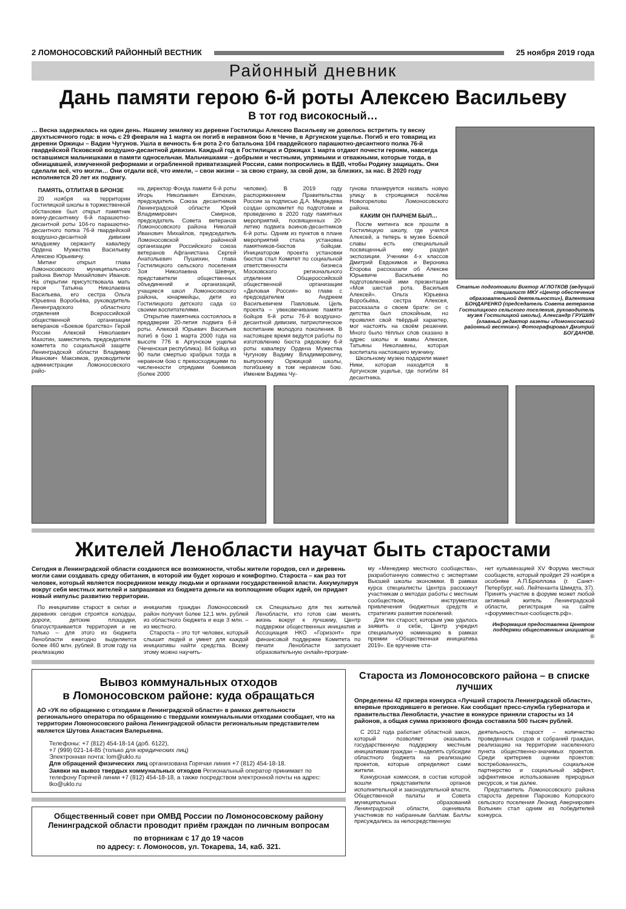2 ЛОМОНОСОВСКИЙ РАЙОННЫЙ ВЕСТНИК 25 ноября 2019 года
Районный дневник
Дань памяти герою 6-й роты Алексею Васильеву
В тот год високосный…
… Весна задержалась на один день. Нашему земляку из деревни Гостилицы Алексею Васильеву не довелось встретить ту весну двухтысячного года: в ночь с 29 февраля на 1 марта он погиб в неравном бою в Чечне, в Аргунском ущелье. Погиб и его товарищ из деревни Оржицы – Вадим Чугунов. Ушла в вечность 6-я рота 2-го батальона 104 гвардейского парашютно-десантного полка 76-й гвардейской Псковской воздушно-десантной дивизии. Каждый год в Гостилицах и Оржицах 1 марта отдают почести героям, навсегда оставшимся мальчишками в памяти односельчан. Мальчишками – добрыми и честными, упрямыми и отважными, которые тогда, в обнищавшей, измученной реформами и ограбленной приватизацией России, сами попросились в ВДВ, чтобы Родину защищать. Они сделали всё, что могли… Они отдали всё, что имели, – свои жизни – за свою страну, за свой дом, за близких, за нас. В 2020 году исполняется 20 лет их подвигу.
ПАМЯТЬ, ОТЛИТАЯ В БРОНЗЕ
20 ноября на территории Гостилицкой школы в торжественной обстановке был открыт памятник воину-десантнику 6-й парашютно-десантной роты 104-го парашютно-десантного полка 76-й гвардейской воздушно-десантной дивизии младшему сержанту кавалеру Ордена Мужества Васильеву Алексею Юрьевичу.
Митинг открыл глава Ломоносовского муниципального района Виктор Михайлович Иванов. На открытии присутствовала мать героя Татьяна Николаевна Васильева, его сестра Ольга Юрьевна Воробьёва, руководитель Ленинградского областного отделения Всероссийской общественной организации ветеранов «Боевое братство» Герой России Алексей Николаевич Махотин, заместитель председателя комитета по социальной защите Ленинградской области Владимир Иванович Максимов, руководители администрации Ломоносовского райо-
на, директор Фонда памяти 6-й роты Игорь Николаевич Евтюхин, председатель Союза десантников Ленинградской области Юрий Владимирович Смирнов, председатель Совета ветеранов Ломоносовского района Николай Иванович Михайлов, председатель Ломоносовской районной организации Российского союза ветеранов Афганистана Сергей Анатольевич Пушихин, глава Гостилицкого сельского поселения Зоя Николаевна Шевчук, представители общественных объединений и организаций, учащиеся школ Ломоносовского района, юнармейцы, дети из Гостилицкого детского сада со своими воспитателями.
Открытие памятника состоялось в преддверии 20-летия подвига 6-й роты. Алексей Юрьевич Васильев погиб в бою 1 марта 2000 года на высоте 776 в Аргунском ущелье (Чеченская республика). 84 бойца из 90 пали смертью храбрых тогда в неравном бою с превосходящими по численности отрядами боевиков (более 2000
человек). В 2019 году распоряжением Правительства России за подписью Д.А. Медведева создан оргкомитет по подготовке и проведению в 2020 году памятных мероприятий, посвященных 20-летию подвига воинов-десантников 6-й роты. Одним из пунктов в плане мероприятий стала установка памятников-бюстов бойцам. Инициатором проекта установки бюстов стал Комитет по социальной ответственности бизнеса Московского регионального отделения Общероссийской общественной организации «Деловая Россия» во главе с председателем Андреем Васильевичем Павловым. Цель проекта – увековечивание памяти бойцов 6-й роты 76-й воздушно-десантной дивизии, патриотическое воспитание молодого поколения. В настоящее время ведутся работы по изготовлению бюста рядовому 6-й роты кавалеру Ордена Мужества Чугунову Вадиму Владимировичу, выпускнику Оржицкой школы, погибшему в том неравном бою. Именем Вадима Чу-
гунова планируется назвать новую улицу в строящемся посёлке Новогорелово Ломоносовского района.
КАКИМ ОН ПАРНЕМ БЫЛ…
После митинга все прошли в Гостилицкую школу, где учился Алексей, а теперь в музее Боевой славы есть специальный посвященный ему раздел экспозиции. Ученики 4-х классов Дмитрий Евдокимов и Вероника Егорова рассказали об Алексее Юрьевиче Васильеве по подготовленной ими презентации «Моя шестая рота. Васильев Алексей». Ольга Юрьевна Воробьёва, сестра Алексея, рассказала о своем брате: он с детства был спокойным, но проявлял свой твёрдый характер, мог настоять на своём решении. Много было тёплых слов сказано в адрес школы и мамы Алексея, Татьяны Николаевны, которая воспитала настоящего мужчину.
Школьному музею подарили макет Ники, которая находится в Аргунском ущелье, где погибли 84 десантника.
Статью подготовили Виктор АГЛОТКОВ (ведущий специалист МКУ «Центр обеспечения образовательной деятельности»), Валентина БОНДАРЕНКО (председатель Совета ветеранов Гостилицкого сельского поселения, руководитель музея Гостилицкой школы), Александр ГРУШИН (главный редактор газеты «Ломоносовский районный вестник»). Фотографировал Дмитрий БОГДАНОВ.
Жителей Ленобласти научат быть старостами
Сегодня в Ленинградской области создаются все возможности, чтобы жители городов, сел и деревень могли сами создавать среду обитания, в которой им будет хорошо и комфортно. Староста – как раз тот человек, который является посредником между людьми и органами государственной власти. Аккумулируя вокруг себя местных жителей и запрашивая из бюджета деньги на воплощение общих идей, он придает новый импульс развитию территории.
По инициативе старост в селах и деревнях сегодня строятся колодцы, дороги, детские площадки, благоустраивается территория и не только – для этого из бюджета Ленобласти ежегодно выделяется более 460 млн. рублей. В этом году на реализацию
инициатив граждан Ломоносовский район получил более 12,1 млн. рублей из областного бюджета и еще 3 млн. – из местного.
Староста – это тот человек, который слышит людей и умеет для каждой инициативы найти средства. Всему этому можно научить-
ся. Специально для тех жителей Ленобласти, кто готов сам менять жизнь вокруг к лучшему, Центр поддержки общественных инициатив и Ассоциация НКО «Горизонт» при финансовой поддержке Комитета по печати Ленобласти запускает образовательную онлайн-програм-
му «Менеджер местного сообщества», разработанную совместно с экспертами Высшей школы экономики. В рамках курса специалисты Центра расскажут участникам о методах работы с местным сообществом, инструментах привлечения бюджетных средств и стратегиях развития поселений.
Для тех старост, которым уже удалось заявить о себе, Центр учредил специальную номинацию в рамках премии «Общественная инициатива 2019». Ее вручение ста-
нет кульминацией XV Форума местных сообществ, который пройдет 29 ноября в особняке А.П.Брюллова (г. Санкт-Петербург, наб. Лейтенанта Шмидта, 37). Принять участие в форуме может любой активный житель Ленинградской области, регистрация на сайте «форумместных-сообществ.рф».
Информация предоставлена Центром поддержки общественных инициатив
®
Вывоз коммунальных отходов
в Ломоносовском районе: куда обращаться
АО «УК по обращению с отходами в Ленинградской области» в рамках деятельности регионального оператора по обращению с твердыми коммунальными отходами сообщает, что на территории Ломоносовского района Ленинградской области региональным представителем является Шутова Анастасия Валерьевна.
Телефоны: +7 (812) 454-18-14 (доб. 6122),
+7 (999) 021-14-85 (только для юридических лиц)
Электронная почта: lom@uklo.ru
Для обращений физических лиц организована Горячая линия +7 (812) 454-18-18.
Заявки на вывоз твердых коммунальных отходов Региональный оператор принимает по телефону Горячей линии +7 (812) 454-18-18, а также посредством электронной почты на адрес: tko@uklo.ru
Общественный совет при ОМВД России по Ломоносовскому району Ленинградской области проводит приём граждан по личным вопросам
по вторникам с 17 до 19 часов
по адресу: г. Ломоносов, ул. Токарева, 14, каб. 321.
Староста из Ломоносовского района – в списке лучших
Определены 42 призера конкурса «Лучший староста Ленинградской области», впервые проходившего в регионе. Как сообщает пресс-служба губернатора и правительства Ленобласти, участие в конкурсе приняли старосты из 14 районов, а общая сумма призового фонда составила 500 тысяч рублей.
С 2012 года работает областной закон, который позволяет оказывать государственную поддержку местным инициативам граждан – выделять субсидии областного бюджета на реализацию проектов, которые определяют сами жители.
Конкурсная комиссия, в состав которой вошли представители органов исполнительной и законодательной власти, Общественной палаты и Совета муниципальных образований Ленинградской области, оценивала участников по набранным баллам. Баллы присуждались за непосредственную
деятельность старост – количество проведенных сходов и собраний граждан, реализацию на территории населенного пункта общественно-значимых проектов. Среди критериев оценки проектов: востребованность, социальное партнерство и социальный эффект, эффективное использование природных ресурсов, и так далее.
Представитель Ломоносовского района староста деревни Пароково Копорского сельского поселения Леонид Авернирович Волынин стал одним из победителей конкурса.